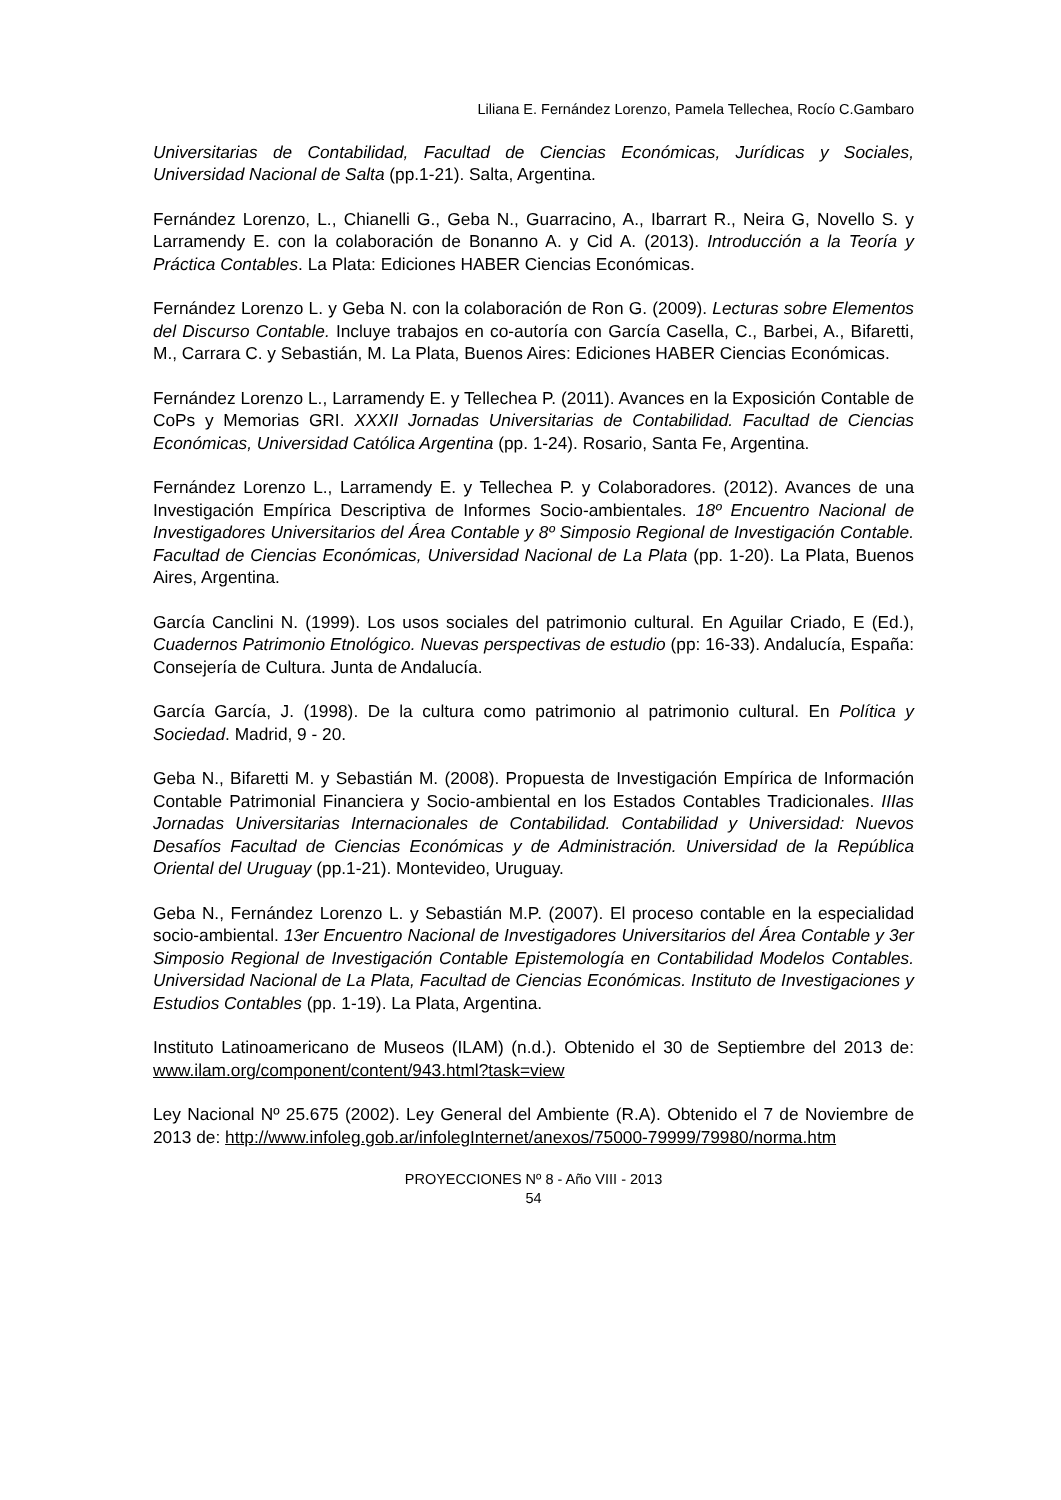Liliana E. Fernández Lorenzo, Pamela Tellechea, Rocío C.Gambaro
Universitarias de Contabilidad, Facultad de Ciencias Económicas, Jurídicas y Sociales, Universidad Nacional de Salta (pp.1-21). Salta, Argentina.
Fernández Lorenzo, L., Chianelli G., Geba N., Guarracino, A., Ibarrart R., Neira G, Novello S. y Larramendy E. con la colaboración de Bonanno A. y Cid A. (2013). Introducción a la Teoría y Práctica Contables. La Plata: Ediciones HABER Ciencias Económicas.
Fernández Lorenzo L. y Geba N. con la colaboración de Ron G. (2009). Lecturas sobre Elementos del Discurso Contable. Incluye trabajos en co-autoría con García Casella, C., Barbei, A., Bifaretti, M., Carrara C. y Sebastián, M. La Plata, Buenos Aires: Ediciones HABER Ciencias Económicas.
Fernández Lorenzo L., Larramendy E. y Tellechea P. (2011). Avances en la Exposición Contable de CoPs y Memorias GRI. XXXII Jornadas Universitarias de Contabilidad. Facultad de Ciencias Económicas, Universidad Católica Argentina (pp. 1-24). Rosario, Santa Fe, Argentina.
Fernández Lorenzo L., Larramendy E. y Tellechea P. y Colaboradores. (2012). Avances de una Investigación Empírica Descriptiva de Informes Socio-ambientales. 18º Encuentro Nacional de Investigadores Universitarios del Área Contable y 8º Simposio Regional de Investigación Contable. Facultad de Ciencias Económicas, Universidad Nacional de La Plata (pp. 1-20). La Plata, Buenos Aires, Argentina.
García Canclini N. (1999). Los usos sociales del patrimonio cultural. En Aguilar Criado, E (Ed.), Cuadernos Patrimonio Etnológico. Nuevas perspectivas de estudio (pp: 16-33). Andalucía, España: Consejería de Cultura. Junta de Andalucía.
García García, J. (1998). De la cultura como patrimonio al patrimonio cultural. En Política y Sociedad. Madrid, 9 - 20.
Geba N., Bifaretti M. y Sebastián M. (2008). Propuesta de Investigación Empírica de Información Contable Patrimonial Financiera y Socio-ambiental en los Estados Contables Tradicionales. IIIas Jornadas Universitarias Internacionales de Contabilidad. Contabilidad y Universidad: Nuevos Desafíos Facultad de Ciencias Económicas y de Administración. Universidad de la República Oriental del Uruguay (pp.1-21). Montevideo, Uruguay.
Geba N., Fernández Lorenzo L. y Sebastián M.P. (2007). El proceso contable en la especialidad socio-ambiental. 13er Encuentro Nacional de Investigadores Universitarios del Área Contable y 3er Simposio Regional de Investigación Contable Epistemología en Contabilidad Modelos Contables. Universidad Nacional de La Plata, Facultad de Ciencias Económicas. Instituto de Investigaciones y Estudios Contables (pp. 1-19). La Plata, Argentina.
Instituto Latinoamericano de Museos (ILAM) (n.d.). Obtenido el 30 de Septiembre del 2013 de: www.ilam.org/component/content/943.html?task=view
Ley Nacional Nº 25.675 (2002). Ley General del Ambiente (R.A). Obtenido el 7 de Noviembre de 2013 de: http://www.infoleg.gob.ar/infolegInternet/anexos/75000-79999/79980/norma.htm
PROYECCIONES Nº 8 - Año VIII - 2013
54